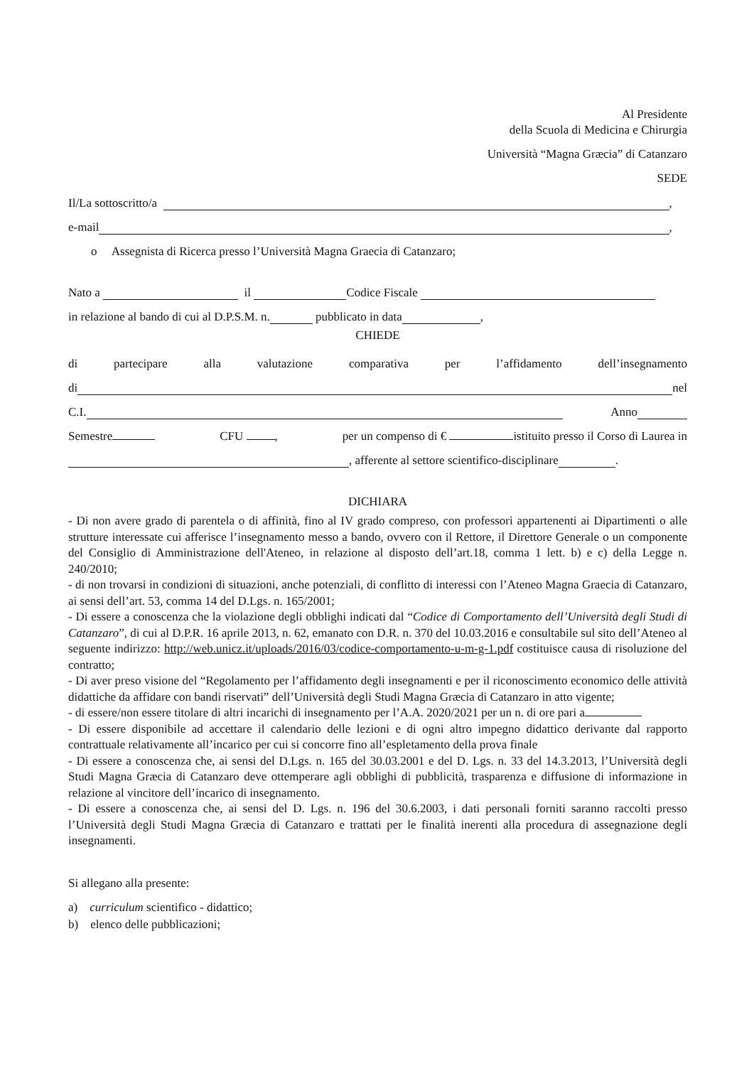Al Presidente
della Scuola di Medicina e Chirurgia
Università “Magna Græcia” di Catanzaro
SEDE
Il/La sottoscritto/a ,
e-mail ,
o Assegnista di Ricerca presso l’Università Magna Graecia di Catanzaro;
Nato a il Codice Fiscale
in relazione al bando di cui al D.P.S.M. n. pubblicato in data ,
CHIEDE
di partecipare alla valutazione comparativa per l’affidamento dell’insegnamento
di nel
C.I. Anno
Semestre CFU , per un compenso di € istituito presso il Corso di Laurea in
, afferente al settore scientifico-disciplinare .
DICHIARA
- Di non avere grado di parentela o di affinità, fino al IV grado compreso, con professori appartenenti ai Dipartimenti o alle strutture interessate cui afferisce l’insegnamento messo a bando, ovvero con il Rettore, il Direttore Generale o un componente del Consiglio di Amministrazione dell'Ateneo, in relazione al disposto dell’art.18, comma 1 lett. b) e c) della Legge n. 240/2010;
- di non trovarsi in condizioni di situazioni, anche potenziali, di conflitto di interessi con l’Ateneo Magna Graecia di Catanzaro, ai sensi dell’art. 53, comma 14 del D.Lgs. n. 165/2001;
- Di essere a conoscenza che la violazione degli obblighi indicati dal “Codice di Comportamento dell’Università degli Studi di Catanzaro”, di cui al D.P.R. 16 aprile 2013, n. 62, emanato con D.R. n. 370 del 10.03.2016 e consultabile sul sito dell’Ateneo al seguente indirizzo: http://web.unicz.it/uploads/2016/03/codice-comportamento-u-m-g-1.pdf costituisce causa di risoluzione del contratto;
- Di aver preso visione del “Regolamento per l’affidamento degli insegnamenti e per il riconoscimento economico delle attività didattiche da affidare con bandi riservati” dell’Università degli Studi Magna Græcia di Catanzaro in atto vigente;
- di essere/non essere titolare di altri incarichi di insegnamento per l’A.A. 2020/2021 per un n. di ore pari a
- Di essere disponibile ad accettare il calendario delle lezioni e di ogni altro impegno didattico derivante dal rapporto contrattuale relativamente all’incarico per cui si concorre fino all’espletamento della prova finale
- Di essere a conoscenza che, ai sensi del D.Lgs. n. 165 del 30.03.2001 e del D. Lgs. n. 33 del 14.3.2013, l’Università degli Studi Magna Græcia di Catanzaro deve ottemperare agli obblighi di pubblicità, trasparenza e diffusione di informazione in relazione al vincitore dell’incarico di insegnamento.
- Di essere a conoscenza che, ai sensi del D. Lgs. n. 196 del 30.6.2003, i dati personali forniti saranno raccolti presso l’Università degli Studi Magna Græcia di Catanzaro e trattati per le finalità inerenti alla procedura di assegnazione degli insegnamenti.
Si allegano alla presente:
a) curriculum scientifico - didattico;
b) elenco delle pubblicazioni;